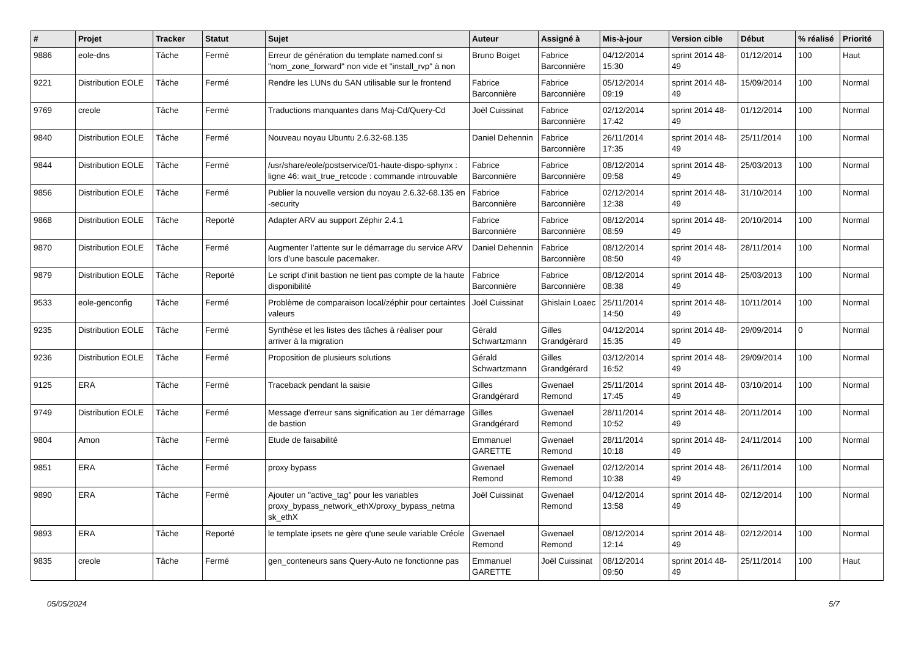| # | Projet | Tracker | Statut | Sujet | Auteur | Assigné à | Mis-à-jour | Version cible | Début | % réalisé | Priorité |
| --- | --- | --- | --- | --- | --- | --- | --- | --- | --- | --- | --- |
| 9886 | eole-dns | Tâche | Fermé | Erreur de génération du template named.conf si "nom_zone_forward" non vide et "install_rvp" à non | Bruno Boiget | Fabrice Barconnière | 04/12/2014 15:30 | sprint 2014 48-49 | 01/12/2014 | 100 | Haut |
| 9221 | Distribution EOLE | Tâche | Fermé | Rendre les LUNs du SAN utilisable sur le frontend | Fabrice Barconnière | Fabrice Barconnière | 05/12/2014 09:19 | sprint 2014 48-49 | 15/09/2014 | 100 | Normal |
| 9769 | creole | Tâche | Fermé | Traductions manquantes dans Maj-Cd/Query-Cd | Joël Cuissinat | Fabrice Barconnière | 02/12/2014 17:42 | sprint 2014 48-49 | 01/12/2014 | 100 | Normal |
| 9840 | Distribution EOLE | Tâche | Fermé | Nouveau noyau Ubuntu 2.6.32-68.135 | Daniel Dehennin | Fabrice Barconnière | 26/11/2014 17:35 | sprint 2014 48-49 | 25/11/2014 | 100 | Normal |
| 9844 | Distribution EOLE | Tâche | Fermé | /usr/share/eole/postservice/01-haute-dispo-sphynx : ligne 46: wait_true_retcode : commande introuvable | Fabrice Barconnière | Fabrice Barconnière | 08/12/2014 09:58 | sprint 2014 48-49 | 25/03/2013 | 100 | Normal |
| 9856 | Distribution EOLE | Tâche | Fermé | Publier la nouvelle version du noyau 2.6.32-68.135 en -security | Fabrice Barconnière | Fabrice Barconnière | 02/12/2014 12:38 | sprint 2014 48-49 | 31/10/2014 | 100 | Normal |
| 9868 | Distribution EOLE | Tâche | Reporté | Adapter ARV au support Zéphir 2.4.1 | Fabrice Barconnière | Fabrice Barconnière | 08/12/2014 08:59 | sprint 2014 48-49 | 20/10/2014 | 100 | Normal |
| 9870 | Distribution EOLE | Tâche | Fermé | Augmenter l’attente sur le démarrage du service ARV lors d’une bascule pacemaker. | Daniel Dehennin | Fabrice Barconnière | 08/12/2014 08:50 | sprint 2014 48-49 | 28/11/2014 | 100 | Normal |
| 9879 | Distribution EOLE | Tâche | Reporté | Le script d'init bastion ne tient pas compte de la haute disponibilité | Fabrice Barconnière | Fabrice Barconnière | 08/12/2014 08:38 | sprint 2014 48-49 | 25/03/2013 | 100 | Normal |
| 9533 | eole-genconfig | Tâche | Fermé | Problème de comparaison local/zéphir pour certaintes valeurs | Joël Cuissinat | Ghislain Loaec | 25/11/2014 14:50 | sprint 2014 48-49 | 10/11/2014 | 100 | Normal |
| 9235 | Distribution EOLE | Tâche | Fermé | Synthèse et les listes des tâches à réaliser pour arriver à la migration | Gérald Schwartzmann | Gilles Grandgérard | 04/12/2014 15:35 | sprint 2014 48-49 | 29/09/2014 | 0 | Normal |
| 9236 | Distribution EOLE | Tâche | Fermé | Proposition de plusieurs solutions | Gérald Schwartzmann | Gilles Grandgérard | 03/12/2014 16:52 | sprint 2014 48-49 | 29/09/2014 | 100 | Normal |
| 9125 | ERA | Tâche | Fermé | Traceback pendant la saisie | Gilles Grandgérard | Gwenael Remond | 25/11/2014 17:45 | sprint 2014 48-49 | 03/10/2014 | 100 | Normal |
| 9749 | Distribution EOLE | Tâche | Fermé | Message d'erreur sans signification au 1er démarrage de bastion | Gilles Grandgérard | Gwenael Remond | 28/11/2014 10:52 | sprint 2014 48-49 | 20/11/2014 | 100 | Normal |
| 9804 | Amon | Tâche | Fermé | Etude de faisabilité | Emmanuel GARETTE | Gwenael Remond | 28/11/2014 10:18 | sprint 2014 48-49 | 24/11/2014 | 100 | Normal |
| 9851 | ERA | Tâche | Fermé | proxy bypass | Gwenael Remond | Gwenael Remond | 02/12/2014 10:38 | sprint 2014 48-49 | 26/11/2014 | 100 | Normal |
| 9890 | ERA | Tâche | Fermé | Ajouter un "active_tag" pour les variables proxy_bypass_network_ethX/proxy_bypass_netma sk_ethX | Joël Cuissinat | Gwenael Remond | 04/12/2014 13:58 | sprint 2014 48-49 | 02/12/2014 | 100 | Normal |
| 9893 | ERA | Tâche | Reporté | le template ipsets ne gère q'une seule variable Créole | Gwenael Remond | Gwenael Remond | 08/12/2014 12:14 | sprint 2014 48-49 | 02/12/2014 | 100 | Normal |
| 9835 | creole | Tâche | Fermé | gen_conteneurs sans Query-Auto ne fonctionne pas | Emmanuel GARETTE | Joël Cuissinat | 08/12/2014 09:50 | sprint 2014 48-49 | 25/11/2014 | 100 | Haut |
05/05/2024 5/7